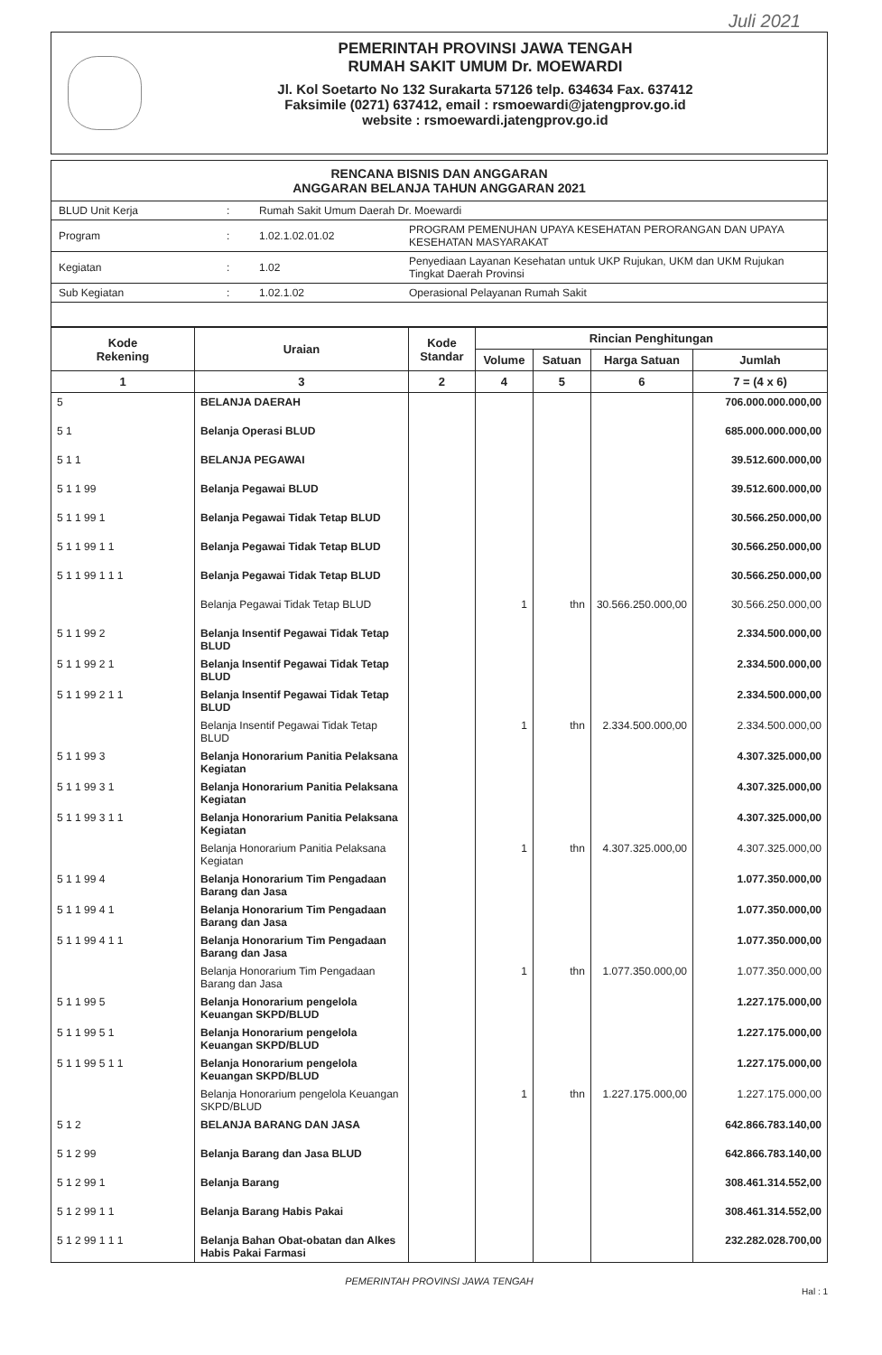Juli 2021
PEMERINTAH PROVINSI JAWA TENGAH
RUMAH SAKIT UMUM Dr. MOEWARDI
Jl. Kol Soetarto No 132 Surakarta 57126 telp. 634634 Fax. 637412
Faksimile (0271) 637412, email : rsmoewardi@jatengprov.go.id
website : rsmoewardi.jatengprov.go.id
RENCANA BISNIS DAN ANGGARAN
ANGGARAN BELANJA TAHUN ANGGARAN 2021
| BLUD Unit Kerja | : | Rumah Sakit Umum Daerah Dr. Moewardi | |
| Program | : | 1.02.1.02.01.02 | PROGRAM PEMENUHAN UPAYA KESEHATAN PERORANGAN DAN UPAYA KESEHATAN MASYARAKAT |
| Kegiatan | : | 1.02 | Penyediaan Layanan Kesehatan untuk UKP Rujukan, UKM dan UKM Rujukan Tingkat Daerah Provinsi |
| Sub Kegiatan | : | 1.02.1.02 | Operasional Pelayanan Rumah Sakit |
| Kode Rekening | Uraian | Kode Standar | Rincian Penghitungan | | | |
| --- | --- | --- | --- | --- | --- | --- |
| | | | Volume | Satuan | Harga Satuan | Jumlah |
| 1 | 3 | 2 | 4 | 5 | 6 | 7 = (4 x 6) |
| 5 | BELANJA DAERAH | | | | | 706.000.000.000,00 |
| 5 1 | Belanja Operasi BLUD | | | | | 685.000.000.000,00 |
| 5 1 1 | BELANJA PEGAWAI | | | | | 39.512.600.000,00 |
| 5 1 1 99 | Belanja Pegawai BLUD | | | | | 39.512.600.000,00 |
| 5 1 1 99 1 | Belanja Pegawai Tidak Tetap BLUD | | | | | 30.566.250.000,00 |
| 5 1 1 99 1 1 | Belanja Pegawai Tidak Tetap BLUD | | | | | 30.566.250.000,00 |
| 5 1 1 99 1 1 1 | Belanja Pegawai Tidak Tetap BLUD | | | | | 30.566.250.000,00 |
| | Belanja Pegawai Tidak Tetap BLUD | | 1 | thn | 30.566.250.000,00 | 30.566.250.000,00 |
| 5 1 1 99 2 | Belanja Insentif Pegawai Tidak Tetap BLUD | | | | | 2.334.500.000,00 |
| 5 1 1 99 2 1 | Belanja Insentif Pegawai Tidak Tetap BLUD | | | | | 2.334.500.000,00 |
| 5 1 1 99 2 1 1 | Belanja Insentif Pegawai Tidak Tetap BLUD | | | | | 2.334.500.000,00 |
| | Belanja Insentif Pegawai Tidak Tetap BLUD | | 1 | thn | 2.334.500.000,00 | 2.334.500.000,00 |
| 5 1 1 99 3 | Belanja Honorarium Panitia Pelaksana Kegiatan | | | | | 4.307.325.000,00 |
| 5 1 1 99 3 1 | Belanja Honorarium Panitia Pelaksana Kegiatan | | | | | 4.307.325.000,00 |
| 5 1 1 99 3 1 1 | Belanja Honorarium Panitia Pelaksana Kegiatan | | | | | 4.307.325.000,00 |
| | Belanja Honorarium Panitia Pelaksana Kegiatan | | 1 | thn | 4.307.325.000,00 | 4.307.325.000,00 |
| 5 1 1 99 4 | Belanja Honorarium Tim Pengadaan Barang dan Jasa | | | | | 1.077.350.000,00 |
| 5 1 1 99 4 1 | Belanja Honorarium Tim Pengadaan Barang dan Jasa | | | | | 1.077.350.000,00 |
| 5 1 1 99 4 1 1 | Belanja Honorarium Tim Pengadaan Barang dan Jasa | | | | | 1.077.350.000,00 |
| | Belanja Honorarium Tim Pengadaan Barang dan Jasa | | 1 | thn | 1.077.350.000,00 | 1.077.350.000,00 |
| 5 1 1 99 5 | Belanja Honorarium pengelola Keuangan SKPD/BLUD | | | | | 1.227.175.000,00 |
| 5 1 1 99 5 1 | Belanja Honorarium pengelola Keuangan SKPD/BLUD | | | | | 1.227.175.000,00 |
| 5 1 1 99 5 1 1 | Belanja Honorarium pengelola Keuangan SKPD/BLUD | | | | | 1.227.175.000,00 |
| | Belanja Honorarium pengelola Keuangan SKPD/BLUD | | 1 | thn | 1.227.175.000,00 | 1.227.175.000,00 |
| 5 1 2 | BELANJA BARANG DAN JASA | | | | | 642.866.783.140,00 |
| 5 1 2 99 | Belanja Barang dan Jasa BLUD | | | | | 642.866.783.140,00 |
| 5 1 2 99 1 | Belanja Barang | | | | | 308.461.314.552,00 |
| 5 1 2 99 1 1 | Belanja Barang Habis Pakai | | | | | 308.461.314.552,00 |
| 5 1 2 99 1 1 1 | Belanja Bahan Obat-obatan dan Alkes Habis Pakai Farmasi | | | | | 232.282.028.700,00 |
PEMERINTAH PROVINSI JAWA TENGAH
Hal : 1